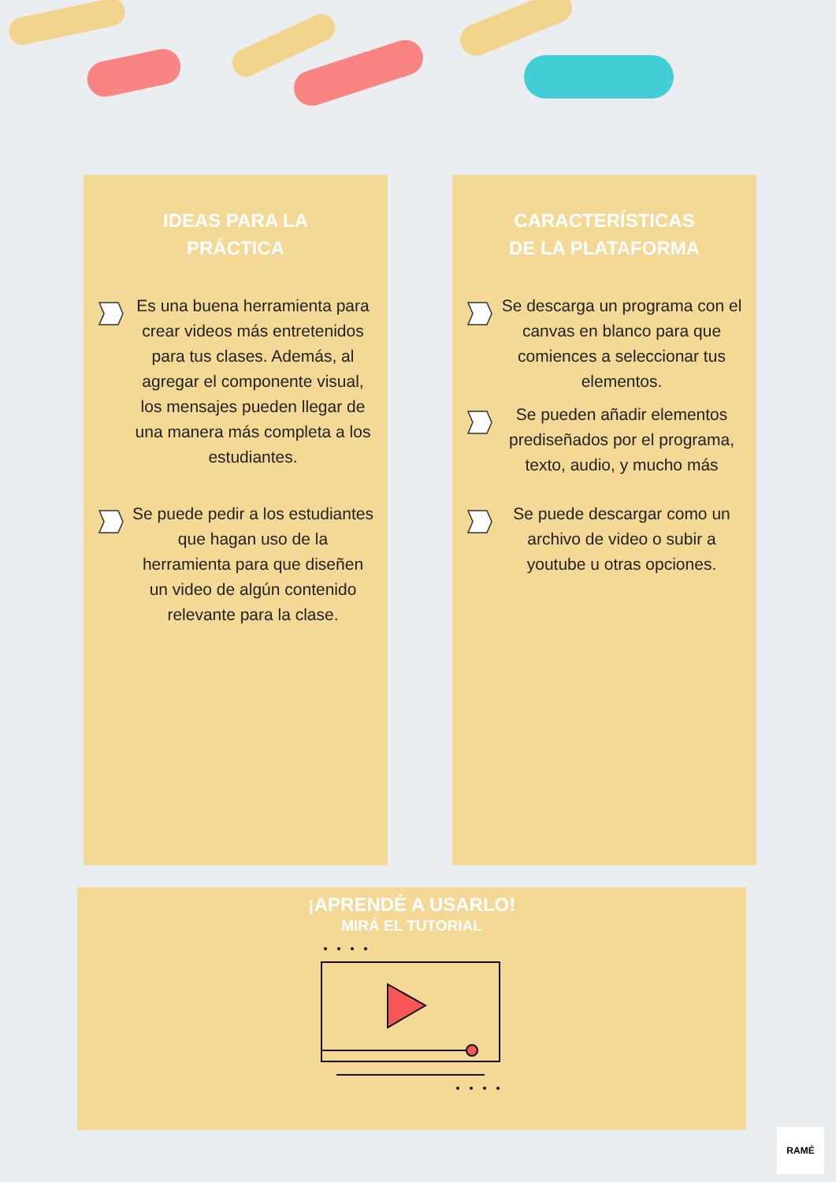IDEAS PARA LA
PRÁCTICA
Es una buena herramienta para crear videos más entretenidos para tus clases. Además, al agregar el componente visual, los mensajes pueden llegar de una manera más completa a los estudiantes.
Se puede pedir a los estudiantes que hagan uso de la herramienta para que diseñen un video de algún contenido relevante para la clase.
CARACTERÍSTICAS
DE LA PLATAFORMA
Se descarga un programa con el canvas en blanco para que comiences a seleccionar tus elementos.
Se pueden añadir elementos prediseñados por el programa, texto, audio, y mucho más
Se puede descargar como un archivo de video o subir a youtube u otras opciones.
¡APRENDÉ A USARLO!
MIRÁ EL TUTORIAL
RAMÉ